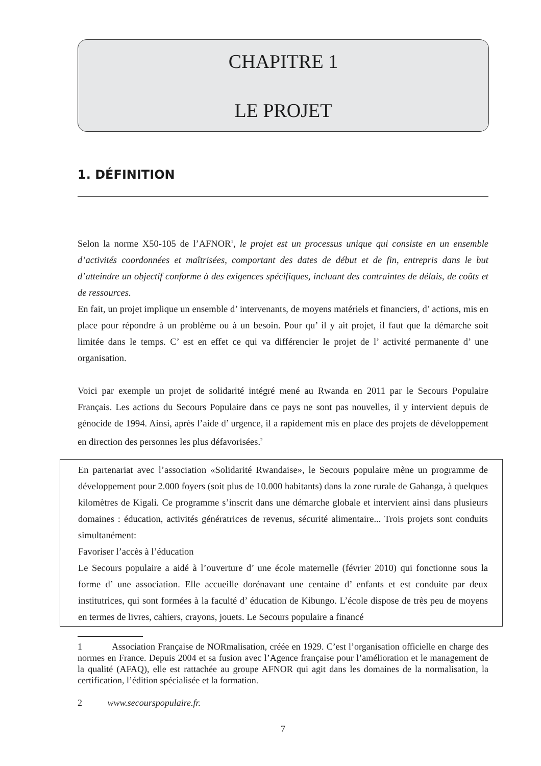CHAPITRE 1
LE PROJET
1. DÉFINITION
Selon la norme X50-105 de l’AFNOR<sup>1</sup>, le projet est un processus unique qui consiste en un ensemble d’activités coordonnées et maîtrisées, comportant des dates de début et de fin, entrepris dans le but d’atteindre un objectif conforme à des exigences spécifiques, incluant des contraintes de délais, de coûts et de ressources.
En fait, un projet implique un ensemble d’ intervenants, de moyens matériels et financiers, d’ actions, mis en place pour répondre à un problème ou à un besoin. Pour qu’ il y ait projet, il faut que la démarche soit limitée dans le temps. C’ est en effet ce qui va différencier le projet de l’ activité permanente d’ une organisation.
Voici par exemple un projet de solidarité intégré mené au Rwanda en 2011 par le Secours Populaire Français. Les actions du Secours Populaire dans ce pays ne sont pas nouvelles, il y intervient depuis de génocide de 1994. Ainsi, après l’aide d’ urgence, il a rapidement mis en place des projets de développement en direction des personnes les plus défavorisées.<sup>2</sup>
En partenariat avec l’association «Solidarité Rwandaise», le Secours populaire mène un programme de développement pour 2.000 foyers (soit plus de 10.000 habitants) dans la zone rurale de Gahanga, à quelques kilomètres de Kigali. Ce programme s’inscrit dans une démarche globale et intervient ainsi dans plusieurs domaines : éducation, activités génératrices de revenus, sécurité alimentaire... Trois projets sont conduits simultanément:
Favoriser l’accès à l’éducation
Le Secours populaire a aidé à l’ouverture d’ une école maternelle (février 2010) qui fonctionne sous la forme d’ une association. Elle accueille dorénavant une centaine d’ enfants et est conduite par deux institutrices, qui sont formées à la faculté d’ éducation de Kibungo. L’école dispose de très peu de moyens en termes de livres, cahiers, crayons, jouets. Le Secours populaire a financé
1 Association Française de NORmalisation, créée en 1929. C’est l’organisation officielle en charge des normes en France. Depuis 2004 et sa fusion avec l’Agence française pour l’amélioration et le management de la qualité (AFAQ), elle est rattachée au groupe AFNOR qui agit dans les domaines de la normalisation, la certification, l’édition spécialisée et la formation.
2 www.secourspopulaire.fr.
7